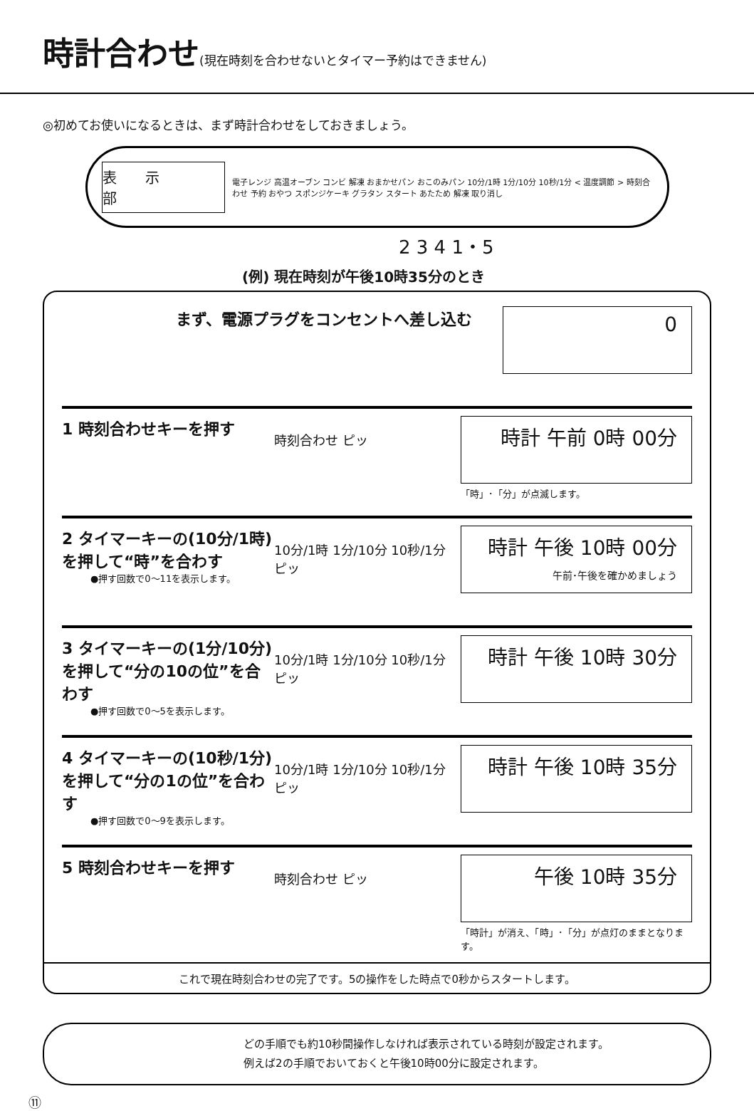時計合わせ(現在時刻を合わせないとタイマー予約はできません)
◎初めてお使いになるときは、まず時計合わせをしておきましょう。
表示部
電子レンジ 高温オーブン コンビ 解凍 おまかせパン おこのみパン 10分/1時 1分/10分 10秒/1分 < 温度調節 > 時刻合わせ 予約 おやつ スポンジケーキ グラタン スタート あたため 解凍 取り消し
2 3 4 1・5
(例) 現在時刻が午後10時35分のとき
まず、電源プラグをコンセントへ差し込む
0
1 時刻合わせキーを押す
時刻合わせ ピッ
時計 午前 0時 00分
「時」･「分」が点滅します。
2 タイマーキーの(10分/1時)を押して“時”を合わす
●押す回数で0～11を表示します。
10分/1時 1分/10分 10秒/1分 ピッ
時計 午後 10時 00分
午前･午後を確かめましょう
3 タイマーキーの(1分/10分)を押して“分の10の位”を合わす
●押す回数で0～5を表示します。
10分/1時 1分/10分 10秒/1分 ピッ
時計 午後 10時 30分
4 タイマーキーの(10秒/1分)を押して“分の1の位”を合わす
●押す回数で0～9を表示します。
10分/1時 1分/10分 10秒/1分 ピッ
時計 午後 10時 35分
5 時刻合わせキーを押す
時刻合わせ ピッ
午後 10時 35分
「時計」が消え、「時」･「分」が点灯のままとなります。
これで現在時刻合わせの完了です。5の操作をした時点で0秒からスタートします。
どの手順でも約10秒間操作しなければ表示されている時刻が設定されます。
例えば2の手順でおいておくと午後10時00分に設定されます。
⑪